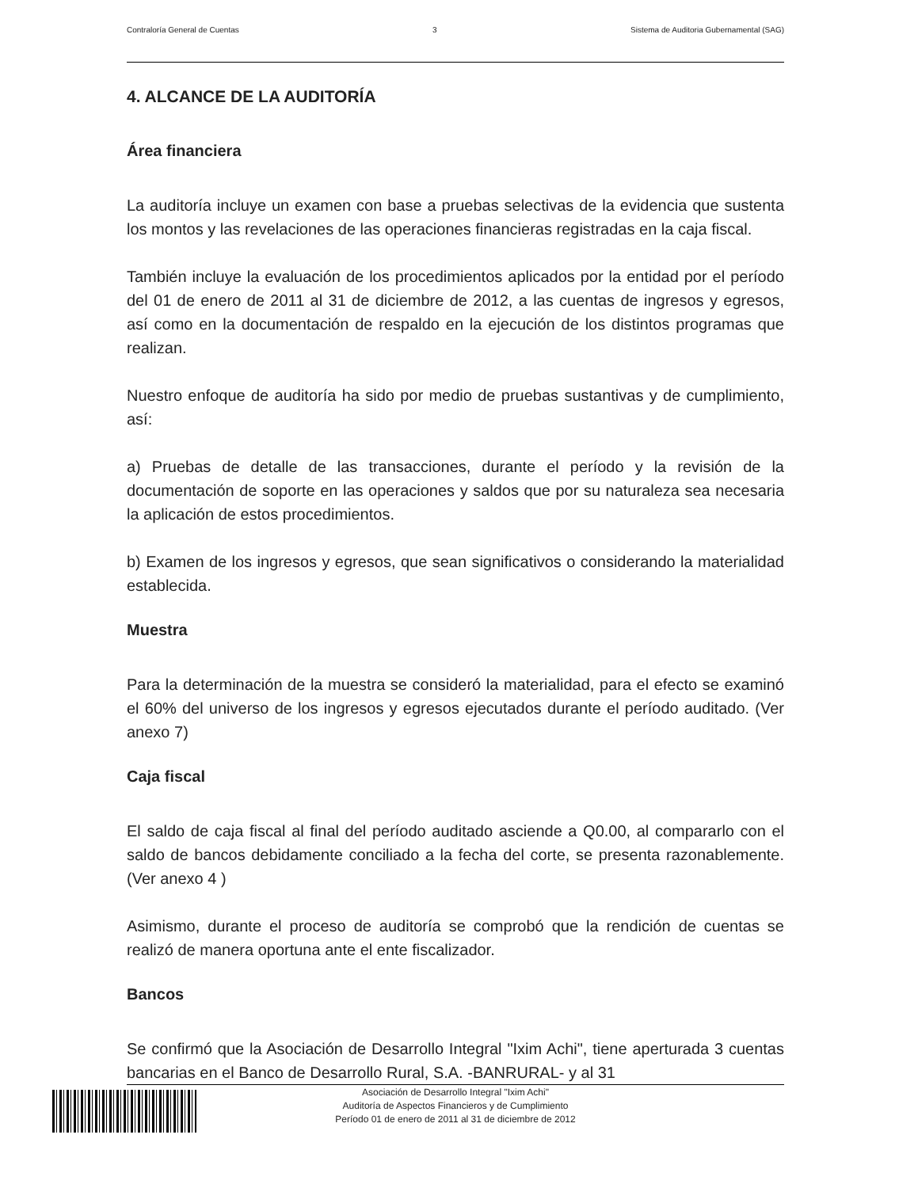Contraloría General de Cuentas 3 Sistema de Auditoria Gubernamental (SAG)
4. ALCANCE DE LA AUDITORÍA
Área financiera
La auditoría incluye un examen con base a pruebas selectivas de la evidencia que sustenta los montos y las revelaciones de las operaciones financieras registradas en la caja fiscal.
También incluye la evaluación de los procedimientos aplicados por la entidad por el período del 01 de enero de 2011 al 31 de diciembre de 2012, a las cuentas de ingresos y egresos, así como en la documentación de respaldo en la ejecución de los distintos programas que realizan.
Nuestro enfoque de auditoría ha sido por medio de pruebas sustantivas y de cumplimiento, así:
a) Pruebas de detalle de las transacciones, durante el período y la revisión de la documentación de soporte en las operaciones y saldos que por su naturaleza sea necesaria la aplicación de estos procedimientos.
b) Examen de los ingresos y egresos, que sean significativos o considerando la materialidad establecida.
Muestra
Para la determinación de la muestra se consideró la materialidad, para el efecto se examinó el 60% del universo de los ingresos y egresos ejecutados durante el período auditado. (Ver anexo 7)
Caja fiscal
El saldo de caja fiscal al final del período auditado asciende a Q0.00, al compararlo con el saldo de bancos debidamente conciliado a la fecha del corte, se presenta razonablemente. (Ver anexo 4 )
Asimismo, durante el proceso de auditoría se comprobó que la rendición de cuentas se realizó de manera oportuna ante el ente fiscalizador.
Bancos
Se confirmó que la Asociación de Desarrollo Integral "Ixim Achi", tiene aperturada 3 cuentas bancarias en el Banco de Desarrollo Rural, S.A. -BANRURAL- y al 31
Asociación de Desarrollo Integral "Ixim Achi"
Auditoría de Aspectos Financieros y de Cumplimiento
Período 01 de enero de 2011 al 31 de diciembre de 2012